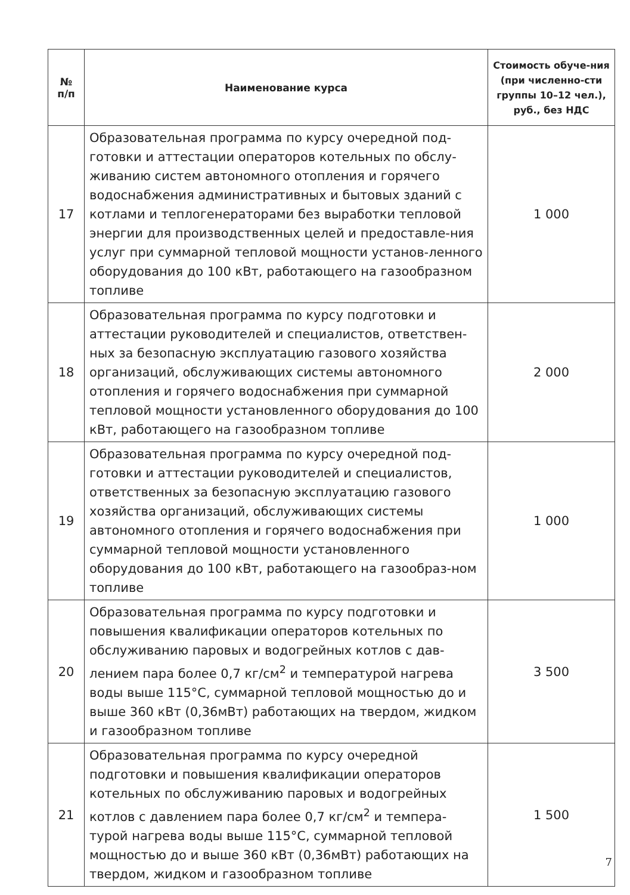| № п/п | Наименование курса | Стоимость обуче-ния (при численно-сти группы 10–12 чел.), руб., без НДС |
| --- | --- | --- |
| 17 | Образовательная программа по курсу очередной под-готовки и аттестации операторов котельных по обслу-живанию систем автономного отопления и горячего водоснабжения административных и бытовых зданий с котлами и теплогенераторами без выработки тепловой энергии для производственных целей и предоставле-ния услуг при суммарной тепловой мощности установ-ленного оборудования до 100 кВт, работающего на газообразном топливе | 1 000 |
| 18 | Образовательная программа по курсу подготовки и аттестации руководителей и специалистов, ответствен-ных за безопасную эксплуатацию газового хозяйства организаций, обслуживающих системы автономного отопления и горячего водоснабжения при суммарной тепловой мощности установленного оборудования до 100 кВт, работающего на газообразном топливе | 2 000 |
| 19 | Образовательная программа по курсу очередной под-готовки и аттестации руководителей и специалистов, ответственных за безопасную эксплуатацию газового хозяйства организаций, обслуживающих системы автономного отопления и горячего водоснабжения при суммарной тепловой мощности установленного оборудования до 100 кВт, работающего на газообраз-ном топливе | 1 000 |
| 20 | Образовательная программа по курсу подготовки и повышения квалификации операторов котельных по обслуживанию паровых и водогрейных котлов с дав-лением пара более 0,7 кг/см<sup>2</sup> и температурой нагрева воды выше 115°С, суммарной тепловой мощностью до и выше 360 кВт (0,36мВт) работающих на твердом, жидком и газообразном топливе | 3 500 |
| 21 | Образовательная программа по курсу очередной подготовки и повышения квалификации операторов котельных по обслуживанию паровых и водогрейных котлов с давлением пара более 0,7 кг/см<sup>2</sup> и темпера-турой нагрева воды выше 115°С, суммарной тепловой мощностью до и выше 360 кВт (0,36мВт) работающих на твердом, жидком и газообразном топливе | 1 500 |
7